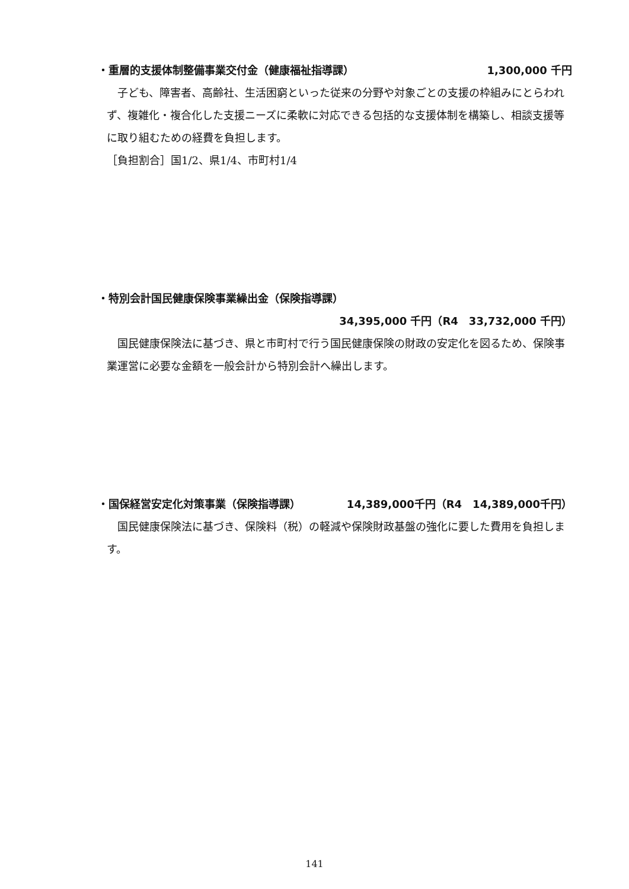・重層的支援体制整備事業交付金（健康福祉指導課） 1,300,000 千円
子ども、障害者、高齢社、生活困窮といった従来の分野や対象ごとの支援の枠組みにとらわれず、複雑化・複合化した支援ニーズに柔軟に対応できる包括的な支援体制を構築し、相談支援等に取り組むための経費を負担します。
［負担割合］国1/2、県1/4、市町村1/4
・特別会計国民健康保険事業繰出金（保険指導課）
34,395,000 千円（R4　33,732,000 千円）
国民健康保険法に基づき、県と市町村で行う国民健康保険の財政の安定化を図るため、保険事業運営に必要な金額を一般会計から特別会計へ繰出します。
・国保経営安定化対策事業（保険指導課） 14,389,000千円（R4　14,389,000千円）
国民健康保険法に基づき、保険料（税）の軽減や保険財政基盤の強化に要した費用を負担します。
141